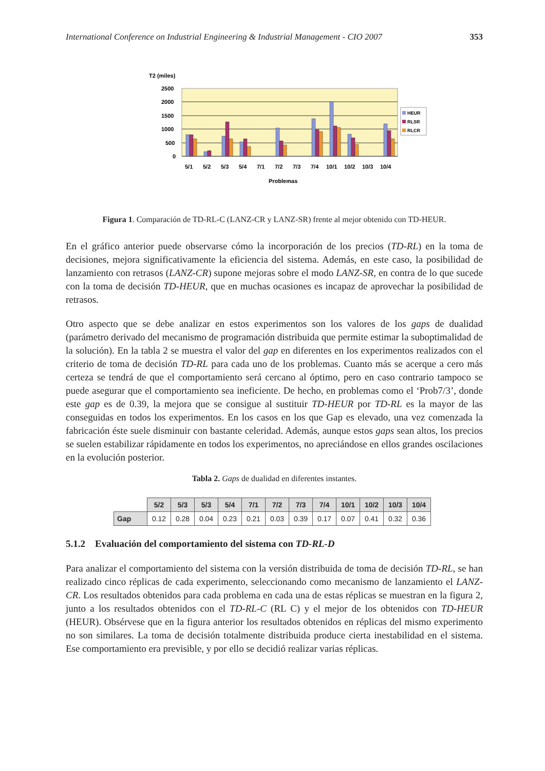International Conference on Industrial Engineering & Industrial Management - CIO 2007 353
T2 (miles)
2500
2000
1500
1000
500
0
HEUR
RLSR
RLCR
5/1
5/2
5/3
5/4
7/1
7/2
7/3
7/4
10/1
10/2
10/3
10/4
Problemas
Figura 1. Comparación de TD-RL-C (LANZ-CR y LANZ-SR) frente al mejor obtenido con TD-HEUR.
En el gráfico anterior puede observarse cómo la incorporación de los precios (TD-RL) en la toma de decisiones, mejora significativamente la eficiencia del sistema. Además, en este caso, la posibilidad de lanzamiento con retrasos (LANZ-CR) supone mejoras sobre el modo LANZ-SR, en contra de lo que sucede con la toma de decisión TD-HEUR, que en muchas ocasiones es incapaz de aprovechar la posibilidad de retrasos.
Otro aspecto que se debe analizar en estos experimentos son los valores de los gaps de dualidad (parámetro derivado del mecanismo de programación distribuida que permite estimar la suboptimalidad de la solución). En la tabla 2 se muestra el valor del gap en diferentes en los experimentos realizados con el criterio de toma de decisión TD-RL para cada uno de los problemas. Cuanto más se acerque a cero más certeza se tendrá de que el comportamiento será cercano al óptimo, pero en caso contrario tampoco se puede asegurar que el comportamiento sea ineficiente. De hecho, en problemas como el ‘Prob7/3’, donde este gap es de 0.39, la mejora que se consigue al sustituir TD-HEUR por TD-RL es la mayor de las conseguidas en todos los experimentos. En los casos en los que Gap es elevado, una vez comenzada la fabricación éste suele disminuir con bastante celeridad. Además, aunque estos gaps sean altos, los precios se suelen estabilizar rápidamente en todos los experimentos, no apreciándose en ellos grandes oscilaciones en la evolución posterior.
Tabla 2. Gaps de dualidad en diferentes instantes.
| | 5/2 | 5/3 | 5/3 | 5/4 | 7/1 | 7/2 | 7/3 | 7/4 | 10/1 | 10/2 | 10/3 | 10/4 |
| Gap | 0.12 | 0.28 | 0.04 | 0.23 | 0.21 | 0.03 | 0.39 | 0.17 | 0.07 | 0.41 | 0.32 | 0.36 |
5.1.2 Evaluación del comportamiento del sistema con TD-RL-D
Para analizar el comportamiento del sistema con la versión distribuida de toma de decisión TD-RL, se han realizado cinco réplicas de cada experimento, seleccionando como mecanismo de lanzamiento el LANZ-CR. Los resultados obtenidos para cada problema en cada una de estas réplicas se muestran en la figura 2, junto a los resultados obtenidos con el TD-RL-C (RL C) y el mejor de los obtenidos con TD-HEUR (HEUR). Obsérvese que en la figura anterior los resultados obtenidos en réplicas del mismo experimento no son similares. La toma de decisión totalmente distribuida produce cierta inestabilidad en el sistema. Ese comportamiento era previsible, y por ello se decidió realizar varias réplicas.